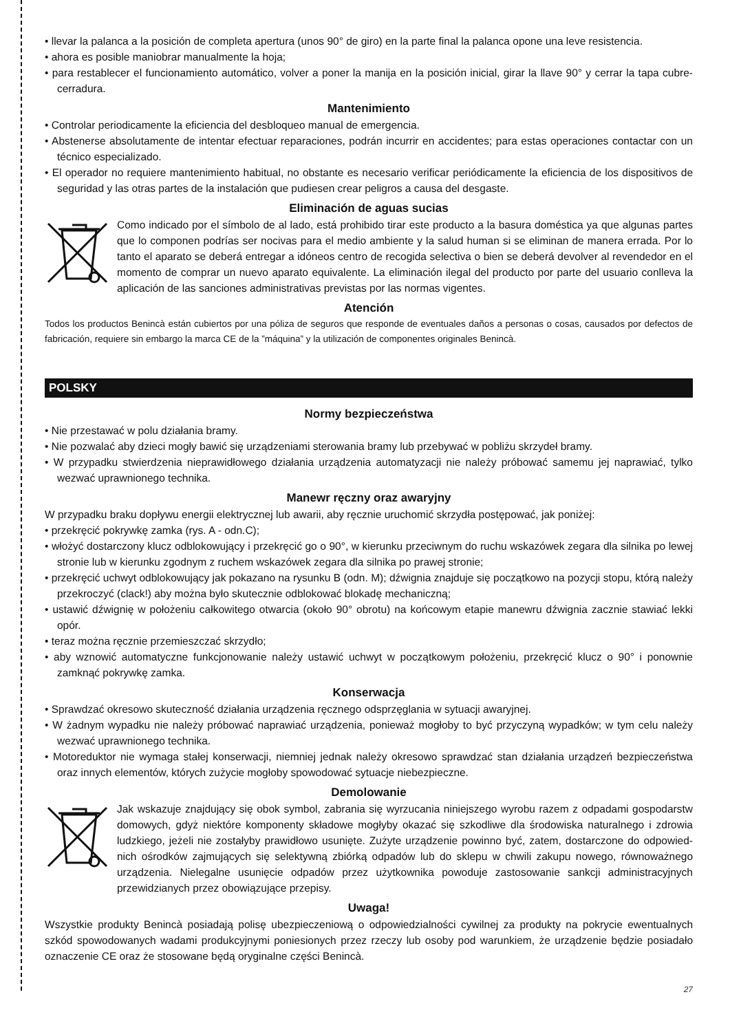• llevar la palanca a la posición de completa apertura (unos 90° de giro) en la parte final la palanca opone una leve resistencia.
• ahora es posible maniobrar manualmente la hoja;
• para restablecer el funcionamiento automático, volver a poner la manija en la posición inicial, girar la llave 90° y cerrar la tapa cubre-cerradura.
Mantenimiento
• Controlar periodicamente la eficiencia del desbloqueo manual de emergencia.
• Abstenerse absolutamente de intentar efectuar reparaciones, podrán incurrir en accidentes; para estas operaciones contactar con un técnico especializado.
• El operador no requiere mantenimiento habitual, no obstante es necesario verificar periódicamente la eficiencia de los dispositivos de seguridad y las otras partes de la instalación que pudiesen crear peligros a causa del desgaste.
Eliminación de aguas sucias
Como indicado por el símbolo de al lado, está prohibido tirar este producto a la basura doméstica ya que algunas partes que lo componen podrías ser nocivas para el medio ambiente y la salud human si se eliminan de manera errada. Por lo tanto el aparato se deberá entregar a idóneos centro de recogida selectiva o bien se deberá devolver al revendedor en el momento de comprar un nuevo aparato equivalente. La eliminación ilegal del producto por parte del usuario conlleva la aplicación de las sanciones administrativas previstas por las normas vigentes.
Atención
Todos los productos Benincà están cubiertos por una póliza de seguros que responde de eventuales daños a personas o cosas, causados por defectos de fabricación, requiere sin embargo la marca CE de la ”máquina” y la utilización de componentes originales Benincà.
POLSKY
Normy bezpieczeństwa
• Nie przestawać w polu działania bramy.
• Nie pozwalać aby dzieci mogły bawić się urządzeniami sterowania bramy lub przebywać w pobliżu skrzydeł bramy.
• W przypadku stwierdzenia nieprawidłowego działania urządzenia automatyzacji nie należy próbować samemu jej naprawiać, tylko wezwać uprawnionego technika.
Manewr ręczny oraz awaryjny
W przypadku braku dopływu energii elektrycznej lub awarii, aby ręcznie uruchomić skrzydła postępować, jak poniżej:
• przekręcić pokrywkę zamka (rys. A - odn.C);
• włożyć dostarczony klucz odblokowujący i przekręcić go o 90°, w kierunku przeciwnym do ruchu wskazówek zegara dla silnika po lewej stronie lub w kierunku zgodnym z ruchem wskazówek zegara dla silnika po prawej stronie;
• przekręcić uchwyt odblokowujący jak pokazano na rysunku B (odn. M); dźwignia znajduje się początkowo na pozycji stopu, którą należy przekroczyć (clack!) aby można było skutecznie odblokować blokadę mechaniczną;
• ustawić dźwignię w położeniu całkowitego otwarcia (około 90° obrotu) na końcowym etapie manewru dźwignia zacznie stawiać lekki opór.
• teraz można ręcznie przemieszczać skrzydło;
• aby wznowić automatyczne funkcjonowanie należy ustawić uchwyt w początkowym położeniu, przekręcić klucz o 90° i ponownie zamknąć pokrywkę zamka.
Konserwacja
• Sprawdzać okresowo skuteczność działania urządzenia ręcznego odsprzęglania w sytuacji awaryjnej.
• W żadnym wypadku nie należy próbować naprawiać urządzenia, ponieważ mogłoby to być przyczyną wypadków; w tym celu należy wezwać uprawnionego technika.
• Motoreduktor nie wymaga stałej konserwacji, niemniej jednak należy okresowo sprawdzać stan działania urządzeń bezpieczeństwa oraz innych elementów, których zużycie mogłoby spowodować sytuacje niebezpieczne.
Demolowanie
Jak wskazuje znajdujący się obok symbol, zabrania się wyrzucania niniejszego wyrobu razem z odpadami gospodarstw domowych, gdyż niektóre komponenty składowe mogłyby okazać się szkodliwe dla środowiska naturalnego i zdrowia ludzkiego, jeżeli nie zostałyby prawidłowo usunięte. Zużyte urządzenie powinno być, zatem, dostarczone do odpowied-nich ośrodków zajmujących się selektywną zbiórką odpadów lub do sklepu w chwili zakupu nowego, równoważnego urządzenia. Nielegalne usunięcie odpadów przez użytkownika powoduje zastosowanie sankcji administracyjnych przewidzianych przez obowiązujące przepisy.
Uwaga!
Wszystkie produkty Benincà posiadają polisę ubezpieczeniową o odpowiedzialności cywilnej za produkty na pokrycie ewentualnych szkód spowodowanych wadami produkcyjnymi poniesionych przez rzeczy lub osoby pod warunkiem, że urządzenie będzie posiadało oznaczenie CE oraz że stosowane będą oryginalne części Benincà.
27